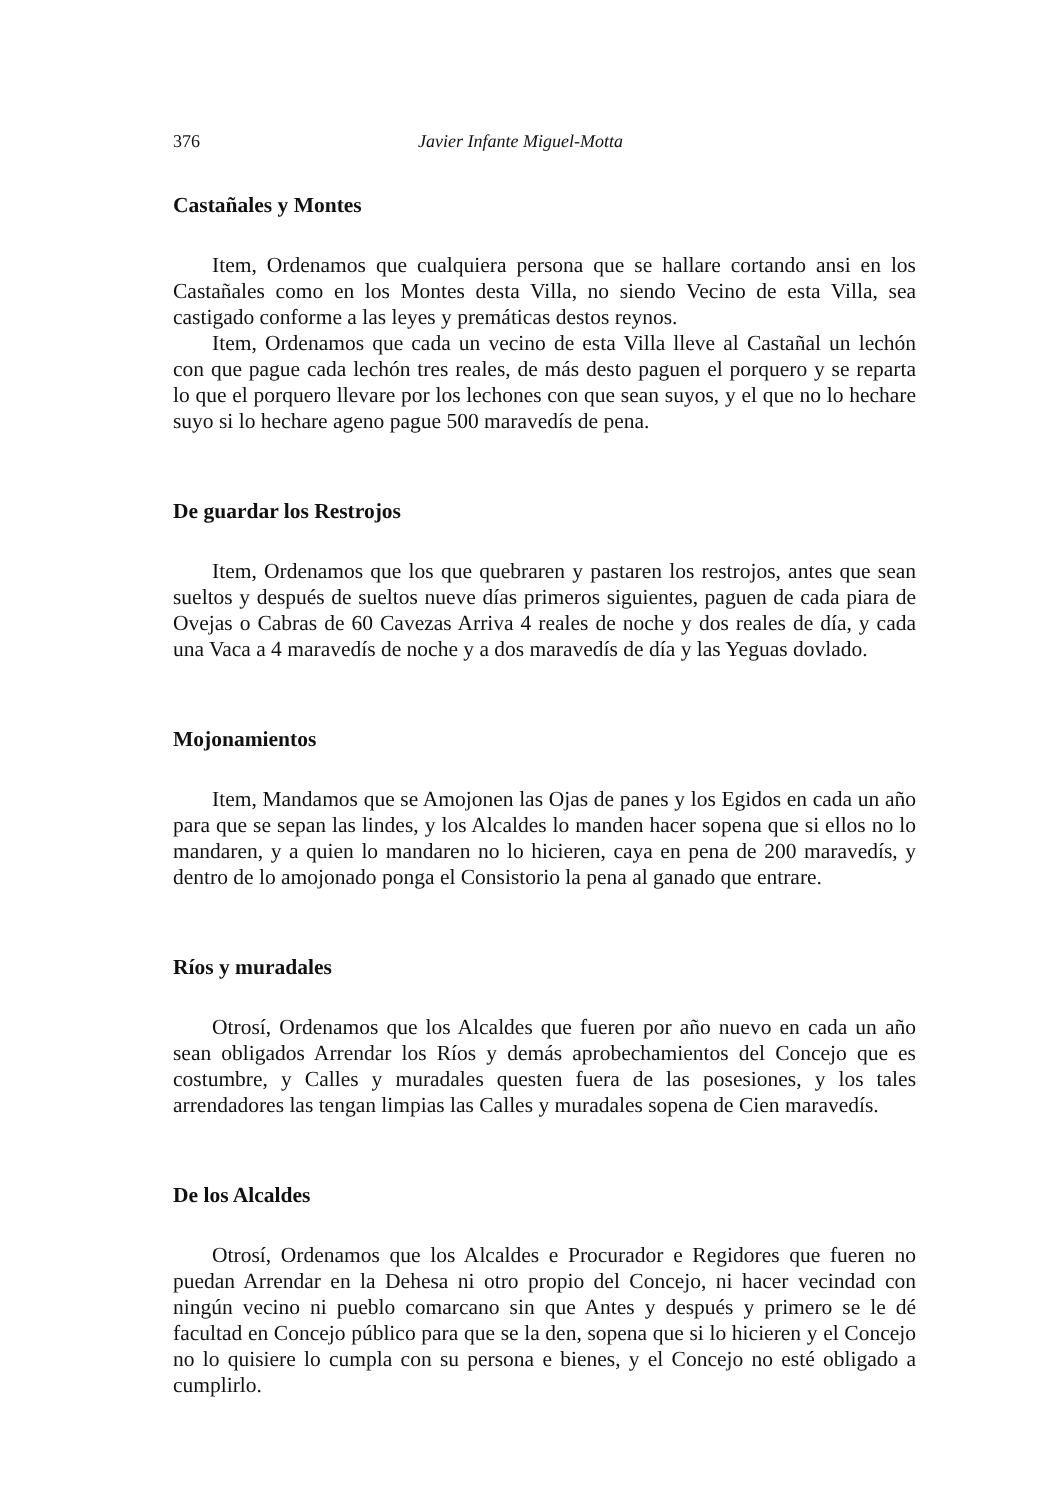376 Javier Infante Miguel-Motta
Castañales y Montes
Item, Ordenamos que cualquiera persona que se hallare cortando ansi en los Castañales como en los Montes desta Villa, no siendo Vecino de esta Villa, sea castigado conforme a las leyes y premáticas destos reynos.
Item, Ordenamos que cada un vecino de esta Villa lleve al Castañal un lechón con que pague cada lechón tres reales, de más desto paguen el porquero y se reparta lo que el porquero llevare por los lechones con que sean suyos, y el que no lo hechare suyo si lo hechare ageno pague 500 maravedís de pena.
De guardar los Restrojos
Item, Ordenamos que los que quebraren y pastaren los restrojos, antes que sean sueltos y después de sueltos nueve días primeros siguientes, paguen de cada piara de Ovejas o Cabras de 60 Cavezas Arriva 4 reales de noche y dos reales de día, y cada una Vaca a 4 maravedís de noche y a dos maravedís de día y las Yeguas dovlado.
Mojonamientos
Item, Mandamos que se Amojonen las Ojas de panes y los Egidos en cada un año para que se sepan las lindes, y los Alcaldes lo manden hacer sopena que si ellos no lo mandaren, y a quien lo mandaren no lo hicieren, caya en pena de 200 maravedís, y dentro de lo amojonado ponga el Consistorio la pena al ganado que entrare.
Ríos y muradales
Otrosí, Ordenamos que los Alcaldes que fueren por año nuevo en cada un año sean obligados Arrendar los Ríos y demás aprobechamientos del Concejo que es costumbre, y Calles y muradales questen fuera de las posesiones, y los tales arrendadores las tengan limpias las Calles y muradales sopena de Cien maravedís.
De los Alcaldes
Otrosí, Ordenamos que los Alcaldes e Procurador e Regidores que fueren no puedan Arrendar en la Dehesa ni otro propio del Concejo, ni hacer vecindad con ningún vecino ni pueblo comarcano sin que Antes y después y primero se le dé facultad en Concejo público para que se la den, sopena que si lo hicieren y el Concejo no lo quisiere lo cumpla con su persona e bienes, y el Concejo no esté obligado a cumplirlo.